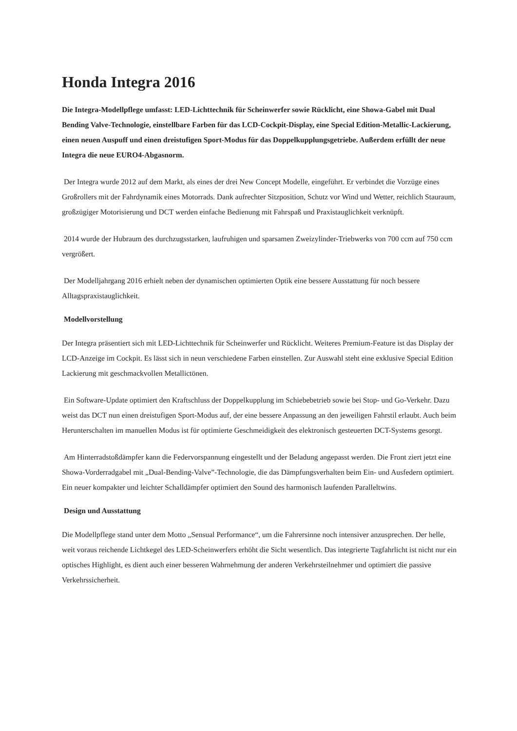Honda Integra 2016
Die Integra-Modellpflege umfasst: LED-Lichttechnik für Scheinwerfer sowie Rücklicht, eine Showa-Gabel mit Dual Bending Valve-Technologie, einstellbare Farben für das LCD-Cockpit-Display, eine Special Edition-Metallic-Lackierung, einen neuen Auspuff und einen dreistufigen Sport-Modus für das Doppelkupplungsgetriebe. Außerdem erfüllt der neue Integra die neue EURO4-Abgasnorm.
Der Integra wurde 2012 auf dem Markt, als eines der drei New Concept Modelle, eingeführt. Er verbindet die Vorzüge eines Großrollers mit der Fahrdynamik eines Motorrads. Dank aufrechter Sitzposition, Schutz vor Wind und Wetter, reichlich Stauraum, großzügiger Motorisierung und DCT werden einfache Bedienung mit Fahrspaß und Praxistauglichkeit verknüpft.
2014 wurde der Hubraum des durchzugsstarken, laufruhigen und sparsamen Zweizylinder-Triebwerks von 700 ccm auf 750 ccm vergrößert.
Der Modelljahrgang 2016 erhielt neben der dynamischen optimierten Optik eine bessere Ausstattung für noch bessere Alltagspraxistauglichkeit.
Modellvorstellung
Der Integra präsentiert sich mit LED-Lichttechnik für Scheinwerfer und Rücklicht. Weiteres Premium-Feature ist das Display der LCD-Anzeige im Cockpit. Es lässt sich in neun verschiedene Farben einstellen. Zur Auswahl steht eine exklusive Special Edition Lackierung mit geschmackvollen Metallictönen.
Ein Software-Update optimiert den Kraftschluss der Doppelkupplung im Schiebebetrieb sowie bei Stop- und Go-Verkehr. Dazu weist das DCT nun einen dreistufigen Sport-Modus auf, der eine bessere Anpassung an den jeweiligen Fahrstil erlaubt. Auch beim Herunterschalten im manuellen Modus ist für optimierte Geschmeidigkeit des elektronisch gesteuerten DCT-Systems gesorgt.
Am Hinterradstoßdämpfer kann die Federvorspannung eingestellt und der Beladung angepasst werden. Die Front ziert jetzt eine Showa-Vorderradgabel mit „Dual-Bending-Valve”-Technologie, die das Dämpfungsverhalten beim Ein- und Ausfedern optimiert. Ein neuer kompakter und leichter Schalldämpfer optimiert den Sound des harmonisch laufenden Paralleltwins.
Design und Ausstattung
Die Modellpflege stand unter dem Motto „Sensual Performance“, um die Fahrersinne noch intensiver anzusprechen. Der helle, weit voraus reichende Lichtkegel des LED-Scheinwerfers erhöht die Sicht wesentlich. Das integrierte Tagfahrlicht ist nicht nur ein optisches Highlight, es dient auch einer besseren Wahrnehmung der anderen Verkehrsteilnehmer und optimiert die passive Verkehrssicherheit.